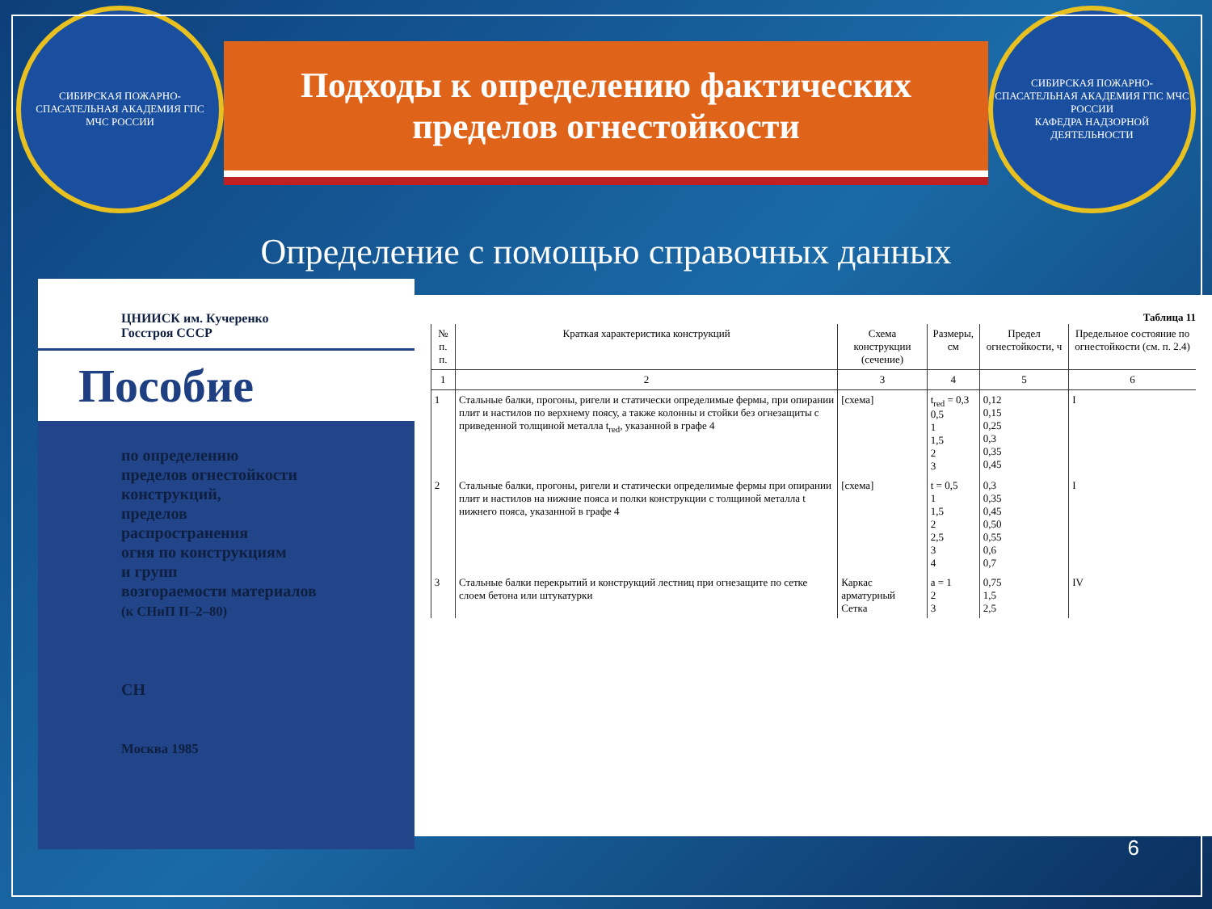СИБИРСКАЯ ПОЖАРНО-СПАСАТЕЛЬНАЯ АКАДЕМИЯ ГПС
МЧС РОССИИ
Подходы к определению фактических
пределов огнестойкости
СИБИРСКАЯ ПОЖАРНО-СПАСАТЕЛЬНАЯ АКАДЕМИЯ ГПС МЧС РОССИИ
КАФЕДРА НАДЗОРНОЙ ДЕЯТЕЛЬНОСТИ
Определение с помощью справочных данных
ЦНИИСК им. Кучеренко
Госстроя СССР
Пособие
по определению
пределов огнестойкости
конструкций,
пределов
распространения
огня по конструкциям
и групп
возгораемости материалов
(к СНиП II–2–80)
СН
Москва 1985
Таблица 11
| № п. п. | Краткая характеристика конструкций | Схема конструкции (сечение) | Размеры, см | Предел огнестойкости, ч | Предельное состояние по огнестойкости (см. п. 2.4) |
| --- | --- | --- | --- | --- | --- |
| 1 | 2 | 3 | 4 | 5 | 6 |
| 1 | Стальные балки, прогоны, ригели и статически определимые фермы, при опирании плит и настилов по верхнему поясу, а также колонны и стойки без огнезащиты с приведенной толщиной металла t<sub>red</sub>, указанной в графе 4 | [схема] | t<sub>red</sub> = 0,3 0,5 1 1,5 2 3 | 0,12 0,15 0,25 0,3 0,35 0,45 | I |
| 2 | Стальные балки, прогоны, ригели и статически определимые фермы при опирании плит и настилов на нижние пояса и полки конструкции с толщиной металла t нижнего пояса, указанной в графе 4 | [схема] | t = 0,5 1 1,5 2 2,5 3 4 | 0,3 0,35 0,45 0,50 0,55 0,6 0,7 | I |
| 3 | Стальные балки перекрытий и конструкций лестниц при огнезащите по сетке слоем бетона или штукатурки | Каркас арматурный Сетка | a = 1 2 3 | 0,75 1,5 2,5 | IV |
6